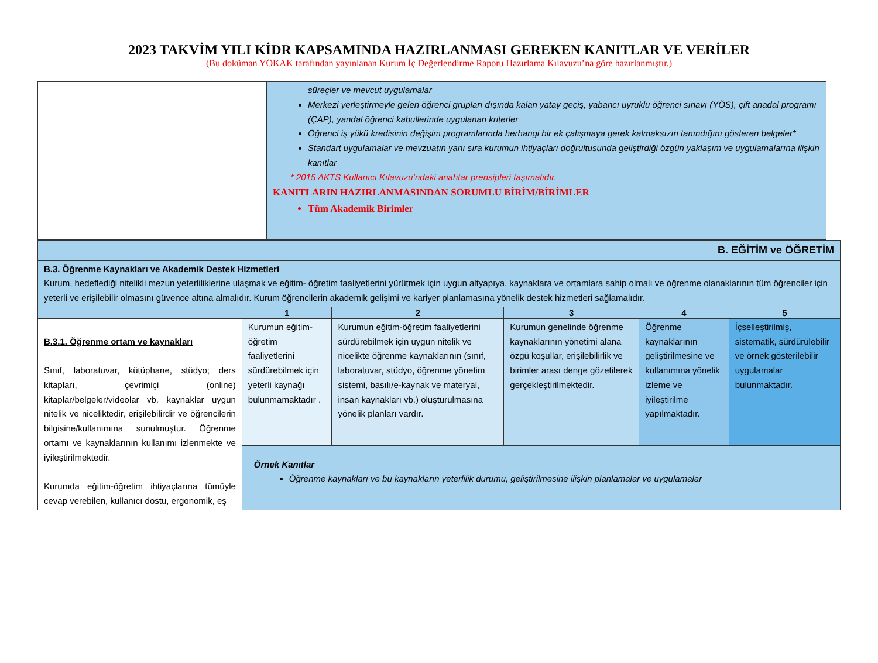2023 TAKVİM YILI KİDR KAPSAMINDA HAZIRLANMASI GEREKEN KANITLAR VE VERİLER
(Bu doküman YÖKAK tarafından yayınlanan Kurum İç Değerlendirme Raporu Hazırlama Kılavuzu’na göre hazırlanmıştır.)
| | süreçler ve mevcut uygulamalar Merkezi yerleştirmeyle gelen öğrenci grupları dışında kalan yatay geçiş, yabancı uyruklu öğrenci sınavı (YÖS), çift anadal programı (ÇAP), yandal öğrenci kabullerinde uygulanan kriterler Öğrenci iş yükü kredisinin değişim programlarında herhangi bir ek çalışmaya gerek kalmaksızın tanındığını gösteren belgeler* Standart uygulamalar ve mevzuatın yanı sıra kurumun ihtiyaçları doğrultusunda geliştirdiği özgün yaklaşım ve uygulamalarına ilişkin kanıtlar * 2015 AKTS Kullanıcı Kılavuzu’ndaki anahtar prensipleri taşımalıdır. KANITLARIN HAZIRLANMASINDAN SORUMLU BİRİM/BİRİMLER Tüm Akademik Birimler |
| B. EĞİTİM ve ÖĞRETİM | | | | | |
| B.3. Öğrenme Kaynakları ve Akademik Destek Hizmetleri Kurum, hedeflediği nitelikli mezun yeterliliklerine ulaşmak ve eğitim- öğretim faaliyetlerini yürütmek için uygun altyapıya, kaynaklara ve ortamlara sahip olmalı ve öğrenme olanaklarının tüm öğrenciler için yeterli ve erişilebilir olmasını güvence altına almalıdır. Kurum öğrencilerin akademik gelişimi ve kariyer planlamasına yönelik destek hizmetleri sağlamalıdır. | | | | | |
| | 1 | 2 | 3 | 4 | 5 |
| B.3.1. Öğrenme ortam ve kaynakları Sınıf, laboratuvar, kütüphane, stüdyo; ders kitapları, çevrimiçi (online) kitaplar/belgeler/videolar vb. kaynaklar uygun nitelik ve niceliktedir, erişilebilirdir ve öğrencilerin bilgisine/kullanımına sunulmuştur. Öğrenme ortamı ve kaynaklarının kullanımı izlenmekte ve iyileştirilmektedir. Kurumda eğitim-öğretim ihtiyaçlarına tümüyle cevap verebilen, kullanıcı dostu, ergonomik, eş | Kurumun eğitim-öğretim faaliyetlerini sürdürebilmek için yeterli kaynağı bulunmamaktadır . | Kurumun eğitim-öğretim faaliyetlerini sürdürebilmek için uygun nitelik ve nicelikte öğrenme kaynaklarının (sınıf, laboratuvar, stüdyo, öğrenme yönetim sistemi, basılı/e-kaynak ve materyal, insan kaynakları vb.) oluşturulmasına yönelik planları vardır. | Kurumun genelinde öğrenme kaynaklarının yönetimi alana özgü koşullar, erişilebilirlik ve birimler arası denge gözetilerek gerçekleştirilmektedir. | Öğrenme kaynaklarının geliştirilmesine ve kullanımına yönelik izleme ve iyileştirilme yapılmaktadır. | İçselleştirilmiş, sistematik, sürdürülebilir ve örnek gösterilebilir uygulamalar bulunmaktadır. |
| | Örnek Kanıtlar Öğrenme kaynakları ve bu kaynakların yeterlilik durumu, geliştirilmesine ilişkin planlamalar ve uygulamalar | | | | |